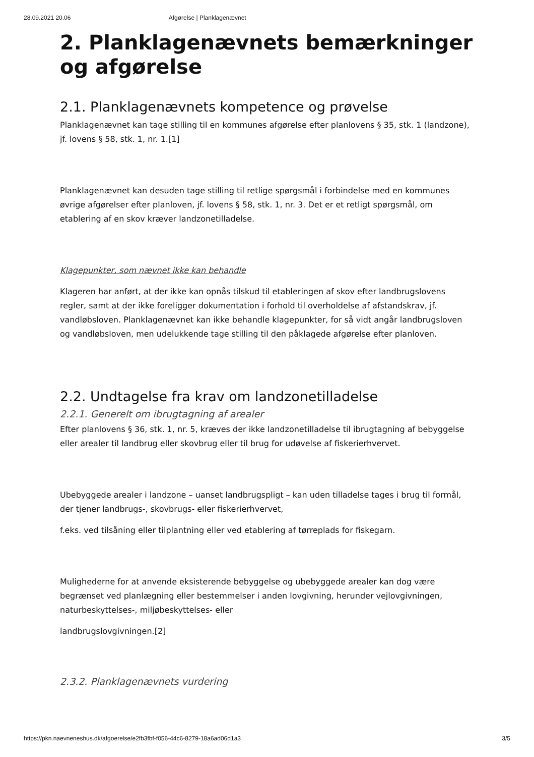28.09.2021 20.06 Afgørelse | Planklagenævnet
2. Planklagenævnets bemærkninger og afgørelse
2.1. Planklagenævnets kompetence og prøvelse
Planklagenævnet kan tage stilling til en kommunes afgørelse efter planlovens § 35, stk. 1 (landzone), jf. lovens § 58, stk. 1, nr. 1.[1]
Planklagenævnet kan desuden tage stilling til retlige spørgsmål i forbindelse med en kommunes øvrige afgørelser efter planloven, jf. lovens § 58, stk. 1, nr. 3. Det er et retligt spørgsmål, om etablering af en skov kræver landzonetilladelse.
Klagepunkter, som nævnet ikke kan behandle
Klageren har anført, at der ikke kan opnås tilskud til etableringen af skov efter landbrugslovens regler, samt at der ikke foreligger dokumentation i forhold til overholdelse af afstandskrav, jf. vandløbsloven. Planklagenævnet kan ikke behandle klagepunkter, for så vidt angår landbrugsloven og vandløbsloven, men udelukkende tage stilling til den påklagede afgørelse efter planloven.
2.2. Undtagelse fra krav om landzonetilladelse
2.2.1. Generelt om ibrugtagning af arealer
Efter planlovens § 36, stk. 1, nr. 5, kræves der ikke landzonetilladelse til ibrugtagning af bebyggelse eller arealer til landbrug eller skovbrug eller til brug for udøvelse af fiskerierhvervet.
Ubebyggede arealer i landzone – uanset landbrugspligt – kan uden tilladelse tages i brug til formål, der tjener landbrugs-, skovbrugs- eller fiskerierhvervet,
f.eks. ved tilsåning eller tilplantning eller ved etablering af tørreplads for fiskegarn.
Mulighederne for at anvende eksisterende bebyggelse og ubebyggede arealer kan dog være begrænset ved planlægning eller bestemmelser i anden lovgivning, herunder vejlovgivningen, naturbeskyttelses-, miljøbeskyttelses- eller
landbrugslovgivningen.[2]
2.3.2. Planklagenævnets vurdering
https://pkn.naevneneshus.dk/afgoerelse/e2fb3fbf-f056-44c6-8279-18a6ad06d1a3 3/5